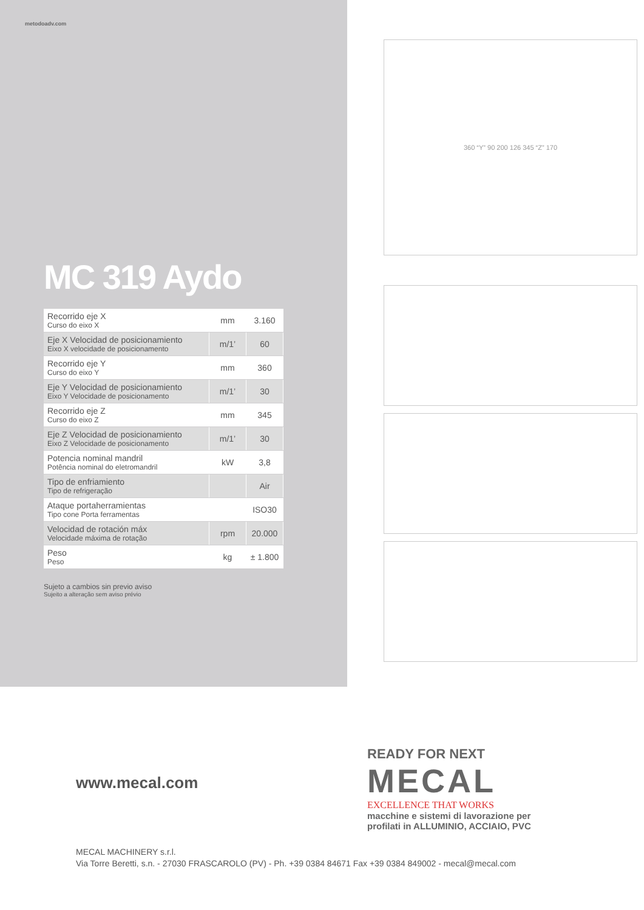metodoadv.com
MC 319 Aydo
| Recorrido eje X Curso do eixo X | mm | 3.160 |
| Eje X Velocidad de posicionamiento Eixo X velocidade de posicionamento | m/1’ | 60 |
| Recorrido eje Y Curso do eixo Y | mm | 360 |
| Eje Y Velocidad de posicionamiento Eixo Y Velocidade de posicionamento | m/1’ | 30 |
| Recorrido eje Z Curso do eixo Z | mm | 345 |
| Eje Z Velocidad de posicionamiento Eixo Z Velocidade de posicionamento | m/1’ | 30 |
| Potencia nominal mandril Potência nominal do eletromandril | kW | 3,8 |
| Tipo de enfriamiento Tipo de refrigeração | | Air |
| Ataque portaherramientas Tipo cone Porta ferramentas | | ISO30 |
| Velocidad de rotación máx Velocidade máxima de rotação | rpm | 20.000 |
| Peso Peso | kg | ± 1.800 |
Sujeto a cambios sin previo aviso
Sujeito a alteração sem aviso prévio
360 “Y” 90 200 126 345 “Z” 170
www.mecal.com
READY FOR NEXT
MECAL
EXCELLENCE THAT WORKS
macchine e sistemi di lavorazione per
profilati in ALLUMINIO, ACCIAIO, PVC
MECAL MACHINERY s.r.l.
Via Torre Beretti, s.n. - 27030 FRASCAROLO (PV) - Ph. +39 0384 84671 Fax +39 0384 849002 - mecal@mecal.com